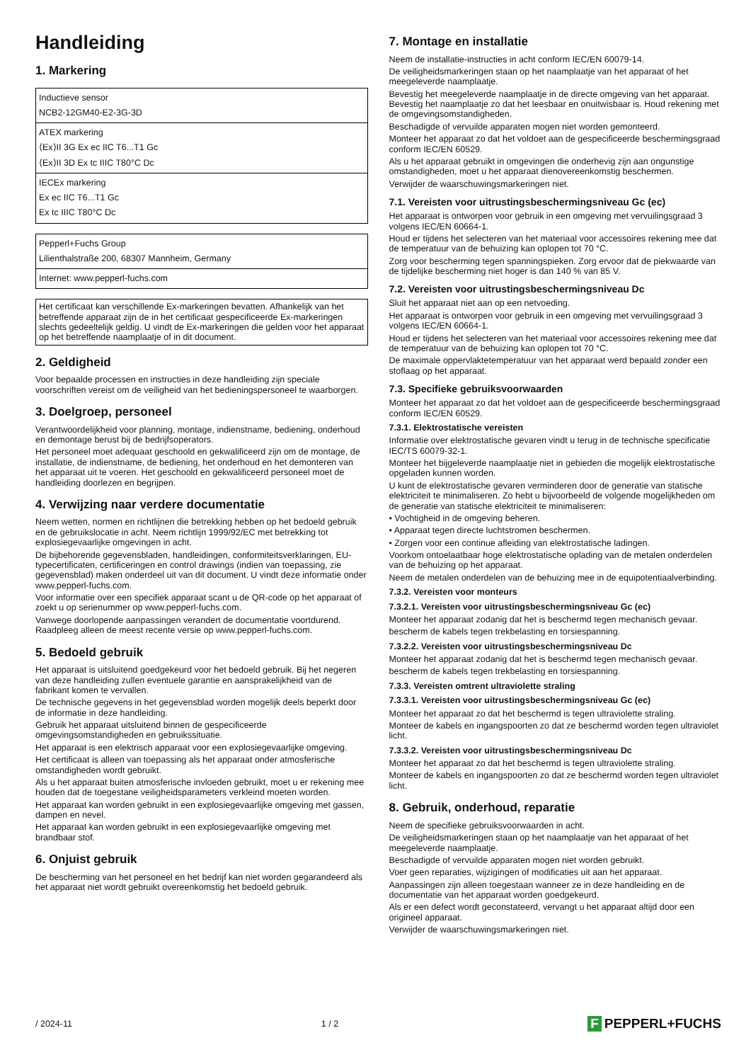Handleiding
1. Markering
| Inductieve sensor NCB2-12GM40-E2-3G-3D |
| ATEX markering ⟨Ex⟩II 3G Ex ec IIC T6...T1 Gc ⟨Ex⟩II 3D Ex tc IIIC T80°C Dc |
| IECEx markering Ex ec IIC T6...T1 Gc Ex tc IIIC T80°C Dc |
| Pepperl+Fuchs Group Lilienthalstraße 200, 68307 Mannheim, Germany |
| Internet: www.pepperl-fuchs.com |
| Het certificaat kan verschillende Ex-markeringen bevatten. Afhankelijk van het betreffende apparaat zijn de in het certificaat gespecificeerde Ex-markeringen slechts gedeeltelijk geldig. U vindt de Ex-markeringen die gelden voor het apparaat op het betreffende naamplaatje of in dit document. |
2. Geldigheid
Voor bepaalde processen en instructies in deze handleiding zijn speciale voorschriften vereist om de veiligheid van het bedieningspersoneel te waarborgen.
3. Doelgroep, personeel
Verantwoordelijkheid voor planning, montage, indienstname, bediening, onderhoud en demontage berust bij de bedrijfsoperators.
Het personeel moet adequaat geschoold en gekwalificeerd zijn om de montage, de installatie, de indienstname, de bediening, het onderhoud en het demonteren van het apparaat uit te voeren. Het geschoold en gekwalificeerd personeel moet de handleiding doorlezen en begrijpen.
4. Verwijzing naar verdere documentatie
Neem wetten, normen en richtlijnen die betrekking hebben op het bedoeld gebruik en de gebruikslocatie in acht. Neem richtlijn 1999/92/EC met betrekking tot explosiegevaarlijke omgevingen in acht.
De bijbehorende gegevensbladen, handleidingen, conformiteitsverklaringen, EU-typecertificaten, certificeringen en control drawings (indien van toepassing, zie gegevensblad) maken onderdeel uit van dit document. U vindt deze informatie onder www.pepperl-fuchs.com.
Voor informatie over een specifiek apparaat scant u de QR-code op het apparaat of zoekt u op serienummer op www.pepperl-fuchs.com.
Vanwege doorlopende aanpassingen verandert de documentatie voortdurend. Raadpleeg alleen de meest recente versie op www.pepperl-fuchs.com.
5. Bedoeld gebruik
Het apparaat is uitsluitend goedgekeurd voor het bedoeld gebruik. Bij het negeren van deze handleiding zullen eventuele garantie en aansprakelijkheid van de fabrikant komen te vervallen.
De technische gegevens in het gegevensblad worden mogelijk deels beperkt door de informatie in deze handleiding.
Gebruik het apparaat uitsluitend binnen de gespecificeerde omgevingsomstandigheden en gebruikssituatie.
Het apparaat is een elektrisch apparaat voor een explosiegevaarlijke omgeving.
Het certificaat is alleen van toepassing als het apparaat onder atmosferische omstandigheden wordt gebruikt.
Als u het apparaat buiten atmosferische invloeden gebruikt, moet u er rekening mee houden dat de toegestane veiligheidsparameters verkleind moeten worden.
Het apparaat kan worden gebruikt in een explosiegevaarlijke omgeving met gassen, dampen en nevel.
Het apparaat kan worden gebruikt in een explosiegevaarlijke omgeving met brandbaar stof.
6. Onjuist gebruik
De bescherming van het personeel en het bedrijf kan niet worden gegarandeerd als het apparaat niet wordt gebruikt overeenkomstig het bedoeld gebruik.
7. Montage en installatie
Neem de installatie-instructies in acht conform IEC/EN 60079-14.
De veiligheidsmarkeringen staan op het naamplaatje van het apparaat of het meegeleverde naamplaatje.
Bevestig het meegeleverde naamplaatje in de directe omgeving van het apparaat. Bevestig het naamplaatje zo dat het leesbaar en onuitwisbaar is. Houd rekening met de omgevingsomstandigheden.
Beschadigde of vervuilde apparaten mogen niet worden gemonteerd.
Monteer het apparaat zo dat het voldoet aan de gespecificeerde beschermingsgraad conform IEC/EN 60529.
Als u het apparaat gebruikt in omgevingen die onderhevig zijn aan ongunstige omstandigheden, moet u het apparaat dienovereenkomstig beschermen.
Verwijder de waarschuwingsmarkeringen niet.
7.1. Vereisten voor uitrustingsbeschermingsniveau Gc (ec)
Het apparaat is ontworpen voor gebruik in een omgeving met vervuilingsgraad 3 volgens IEC/EN 60664-1.
Houd er tijdens het selecteren van het materiaal voor accessoires rekening mee dat de temperatuur van de behuizing kan oplopen tot 70 °C.
Zorg voor bescherming tegen spanningspieken. Zorg ervoor dat de piekwaarde van de tijdelijke bescherming niet hoger is dan 140 % van 85 V.
7.2. Vereisten voor uitrustingsbeschermingsniveau Dc
Sluit het apparaat niet aan op een netvoeding.
Het apparaat is ontworpen voor gebruik in een omgeving met vervuilingsgraad 3 volgens IEC/EN 60664-1.
Houd er tijdens het selecteren van het materiaal voor accessoires rekening mee dat de temperatuur van de behuizing kan oplopen tot 70 °C.
De maximale oppervlaktetemperatuur van het apparaat werd bepaald zonder een stoflaag op het apparaat.
7.3. Specifieke gebruiksvoorwaarden
Monteer het apparaat zo dat het voldoet aan de gespecificeerde beschermingsgraad conform IEC/EN 60529.
7.3.1. Elektrostatische vereisten
Informatie over elektrostatische gevaren vindt u terug in de technische specificatie IEC/TS 60079-32-1.
Monteer het bijgeleverde naamplaatje niet in gebieden die mogelijk elektrostatische opgeladen kunnen worden.
U kunt de elektrostatische gevaren verminderen door de generatie van statische elektriciteit te minimaliseren. Zo hebt u bijvoorbeeld de volgende mogelijkheden om de generatie van statische elektriciteit te minimaliseren:
• Vochtigheid in de omgeving beheren.
• Apparaat tegen directe luchtstromen beschermen.
• Zorgen voor een continue afleiding van elektrostatische ladingen.
Voorkom ontoelaatbaar hoge elektrostatische oplading van de metalen onderdelen van de behuizing op het apparaat.
Neem de metalen onderdelen van de behuizing mee in de equipotentiaalverbinding.
7.3.2. Vereisten voor monteurs
7.3.2.1. Vereisten voor uitrustingsbeschermingsniveau Gc (ec)
Monteer het apparaat zodanig dat het is beschermd tegen mechanisch gevaar.
bescherm de kabels tegen trekbelasting en torsiespanning.
7.3.2.2. Vereisten voor uitrustingsbeschermingsniveau Dc
Monteer het apparaat zodanig dat het is beschermd tegen mechanisch gevaar.
bescherm de kabels tegen trekbelasting en torsiespanning.
7.3.3. Vereisten omtrent ultraviolette straling
7.3.3.1. Vereisten voor uitrustingsbeschermingsniveau Gc (ec)
Monteer het apparaat zo dat het beschermd is tegen ultraviolette straling.
Monteer de kabels en ingangspoorten zo dat ze beschermd worden tegen ultraviolet licht.
7.3.3.2. Vereisten voor uitrustingsbeschermingsniveau Dc
Monteer het apparaat zo dat het beschermd is tegen ultraviolette straling.
Monteer de kabels en ingangspoorten zo dat ze beschermd worden tegen ultraviolet licht.
8. Gebruik, onderhoud, reparatie
Neem de specifieke gebruiksvoorwaarden in acht.
De veiligheidsmarkeringen staan op het naamplaatje van het apparaat of het meegeleverde naamplaatje.
Beschadigde of vervuilde apparaten mogen niet worden gebruikt.
Voer geen reparaties, wijzigingen of modificaties uit aan het apparaat.
Aanpassingen zijn alleen toegestaan wanneer ze in deze handleiding en de documentatie van het apparaat worden goedgekeurd.
Als er een defect wordt geconstateerd, vervangt u het apparaat altijd door een origineel apparaat.
Verwijder de waarschuwingsmarkeringen niet.
/ 2024-11 1 / 2 F PEPPERL+FUCHS